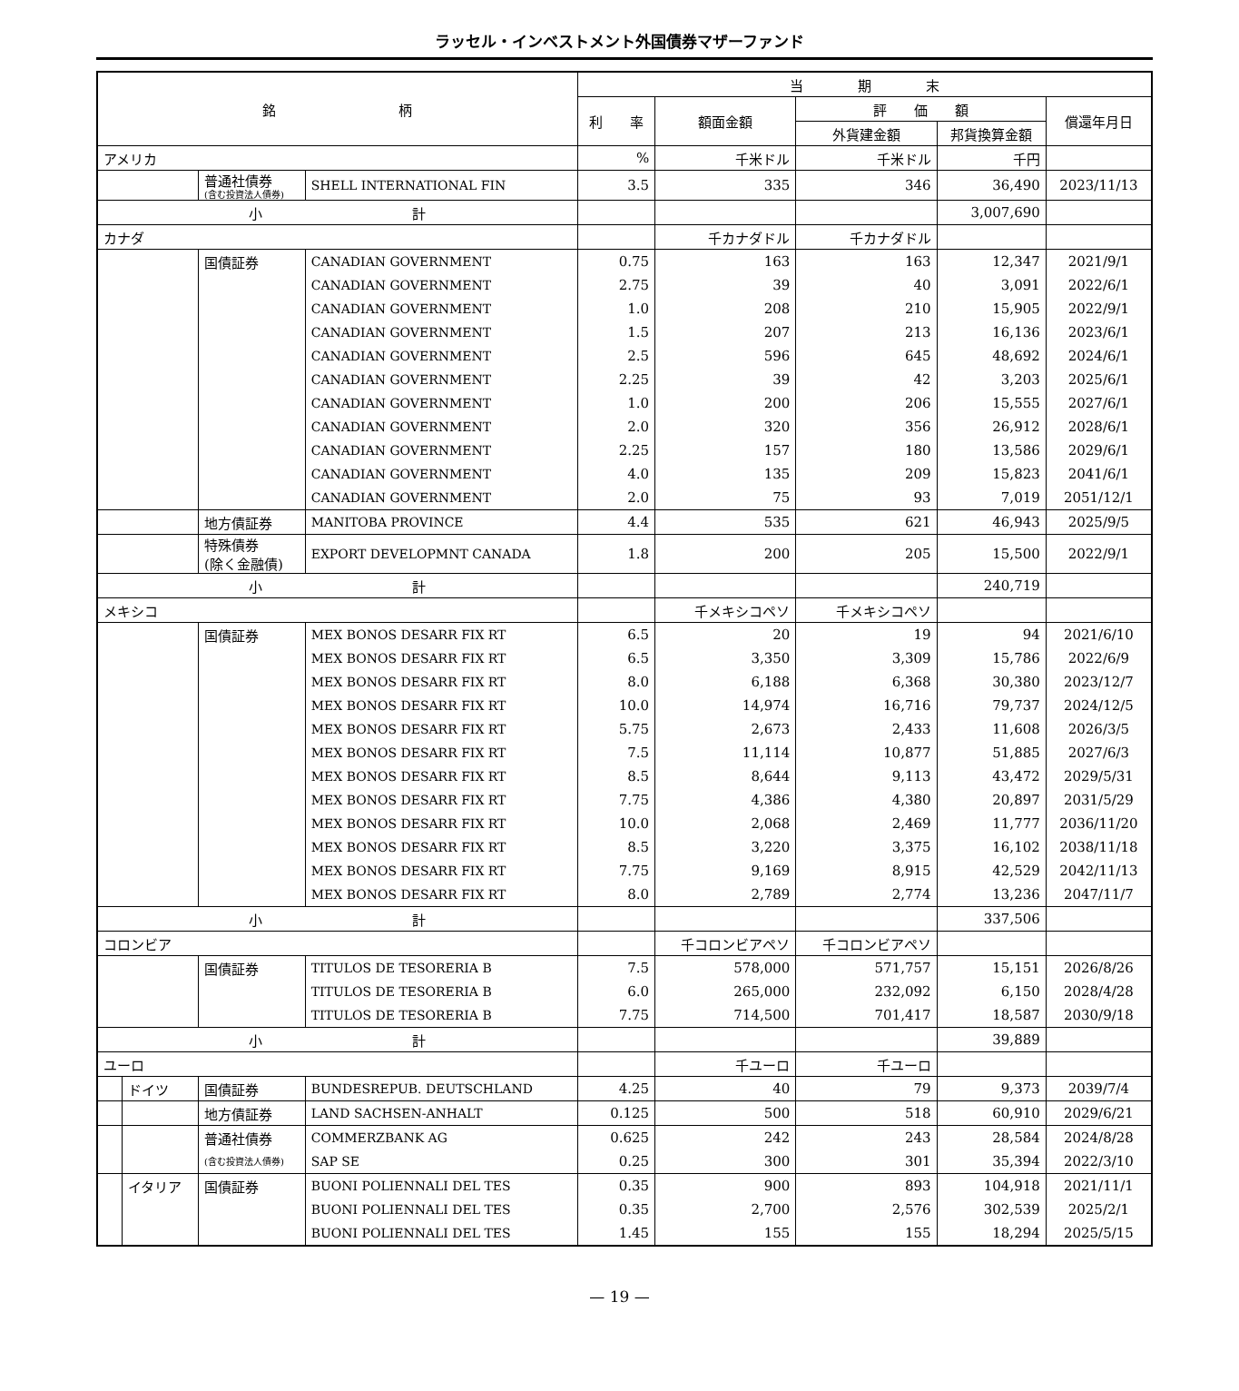ラッセル・インベストメント外国債券マザーファンド
| 銘 柄 | | | | 当 期 末 | | | | |
| --- | --- | --- | --- | --- | --- | --- | --- | --- |
| | | | | 利 率 | 額面金額 | 評 価 額 | | 償還年月日 |
| | | | | | | 外貨建金額 | 邦貨換算金額 | |
| アメリカ | | | | % | 千米ドル | 千米ドル | 千円 | |
| | | 普通社債券 (含む投資法人債券) | SHELL INTERNATIONAL FIN | 3.5 | 335 | 346 | 36,490 | 2023/11/13 |
| 小 計 | | | | | | | 3,007,690 | |
| カナダ | | | | | 千カナダドル | 千カナダドル | | |
| | | 国債証券 | CANADIAN GOVERNMENT | 0.75 | 163 | 163 | 12,347 | 2021/9/1 |
| | | | CANADIAN GOVERNMENT | 2.75 | 39 | 40 | 3,091 | 2022/6/1 |
| | | | CANADIAN GOVERNMENT | 1.0 | 208 | 210 | 15,905 | 2022/9/1 |
| | | | CANADIAN GOVERNMENT | 1.5 | 207 | 213 | 16,136 | 2023/6/1 |
| | | | CANADIAN GOVERNMENT | 2.5 | 596 | 645 | 48,692 | 2024/6/1 |
| | | | CANADIAN GOVERNMENT | 2.25 | 39 | 42 | 3,203 | 2025/6/1 |
| | | | CANADIAN GOVERNMENT | 1.0 | 200 | 206 | 15,555 | 2027/6/1 |
| | | | CANADIAN GOVERNMENT | 2.0 | 320 | 356 | 26,912 | 2028/6/1 |
| | | | CANADIAN GOVERNMENT | 2.25 | 157 | 180 | 13,586 | 2029/6/1 |
| | | | CANADIAN GOVERNMENT | 4.0 | 135 | 209 | 15,823 | 2041/6/1 |
| | | | CANADIAN GOVERNMENT | 2.0 | 75 | 93 | 7,019 | 2051/12/1 |
| | | 地方債証券 | MANITOBA PROVINCE | 4.4 | 535 | 621 | 46,943 | 2025/9/5 |
| | | 特殊債券 (除く金融債) | EXPORT DEVELOPMNT CANADA | 1.8 | 200 | 205 | 15,500 | 2022/9/1 |
| 小 計 | | | | | | | 240,719 | |
| メキシコ | | | | | 千メキシコペソ | 千メキシコペソ | | |
| | | 国債証券 | MEX BONOS DESARR FIX RT | 6.5 | 20 | 19 | 94 | 2021/6/10 |
| | | | MEX BONOS DESARR FIX RT | 6.5 | 3,350 | 3,309 | 15,786 | 2022/6/9 |
| | | | MEX BONOS DESARR FIX RT | 8.0 | 6,188 | 6,368 | 30,380 | 2023/12/7 |
| | | | MEX BONOS DESARR FIX RT | 10.0 | 14,974 | 16,716 | 79,737 | 2024/12/5 |
| | | | MEX BONOS DESARR FIX RT | 5.75 | 2,673 | 2,433 | 11,608 | 2026/3/5 |
| | | | MEX BONOS DESARR FIX RT | 7.5 | 11,114 | 10,877 | 51,885 | 2027/6/3 |
| | | | MEX BONOS DESARR FIX RT | 8.5 | 8,644 | 9,113 | 43,472 | 2029/5/31 |
| | | | MEX BONOS DESARR FIX RT | 7.75 | 4,386 | 4,380 | 20,897 | 2031/5/29 |
| | | | MEX BONOS DESARR FIX RT | 10.0 | 2,068 | 2,469 | 11,777 | 2036/11/20 |
| | | | MEX BONOS DESARR FIX RT | 8.5 | 3,220 | 3,375 | 16,102 | 2038/11/18 |
| | | | MEX BONOS DESARR FIX RT | 7.75 | 9,169 | 8,915 | 42,529 | 2042/11/13 |
| | | | MEX BONOS DESARR FIX RT | 8.0 | 2,789 | 2,774 | 13,236 | 2047/11/7 |
| 小 計 | | | | | | | 337,506 | |
| コロンビア | | | | | 千コロンビアペソ | 千コロンビアペソ | | |
| | | 国債証券 | TITULOS DE TESORERIA B | 7.5 | 578,000 | 571,757 | 15,151 | 2026/8/26 |
| | | | TITULOS DE TESORERIA B | 6.0 | 265,000 | 232,092 | 6,150 | 2028/4/28 |
| | | | TITULOS DE TESORERIA B | 7.75 | 714,500 | 701,417 | 18,587 | 2030/9/18 |
| 小 計 | | | | | | | 39,889 | |
| ユーロ | | | | | 千ユーロ | 千ユーロ | | |
| | ドイツ | 国債証券 | BUNDESREPUB. DEUTSCHLAND | 4.25 | 40 | 79 | 9,373 | 2039/7/4 |
| | | 地方債証券 | LAND SACHSEN-ANHALT | 0.125 | 500 | 518 | 60,910 | 2029/6/21 |
| | | 普通社債券 | COMMERZBANK AG | 0.625 | 242 | 243 | 28,584 | 2024/8/28 |
| | | (含む投資法人債券) | SAP SE | 0.25 | 300 | 301 | 35,394 | 2022/3/10 |
| | イタリア | 国債証券 | BUONI POLIENNALI DEL TES | 0.35 | 900 | 893 | 104,918 | 2021/11/1 |
| | | | BUONI POLIENNALI DEL TES | 0.35 | 2,700 | 2,576 | 302,539 | 2025/2/1 |
| | | | BUONI POLIENNALI DEL TES | 1.45 | 155 | 155 | 18,294 | 2025/5/15 |
— 19 —